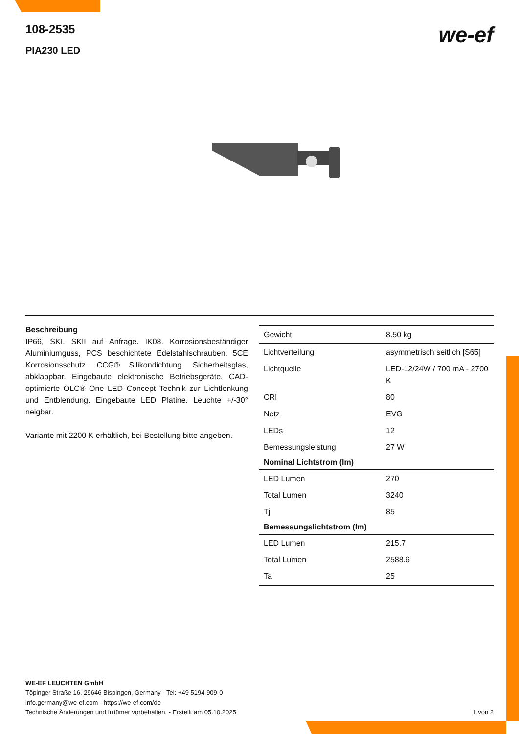108-2535
PIA230 LED
we-ef
Beschreibung
IP66, SKI. SKII auf Anfrage. IK08. Korrosionsbeständiger Aluminiumguss, PCS beschichtete Edelstahlschrauben. 5CE Korrosionsschutz. CCG® Silikondichtung. Sicherheitsglas, abklappbar. Eingebaute elektronische Betriebsgeräte. CAD-optimierte OLC® One LED Concept Technik zur Lichtlenkung und Entblendung. Eingebaute LED Platine. Leuchte +/-30° neigbar.
Variante mit 2200 K erhältlich, bei Bestellung bitte angeben.
| Gewicht | 8.50 kg |
| Lichtverteilung | asymmetrisch seitlich [S65] |
| Lichtquelle | LED-12/24W / 700 mA - 2700 K |
| CRI | 80 |
| Netz | EVG |
| LEDs | 12 |
| Bemessungsleistung | 27 W |
| Nominal Lichtstrom (lm) | |
| LED Lumen | 270 |
| Total Lumen | 3240 |
| Tj | 85 |
| Bemessungslichtstrom (lm) | |
| LED Lumen | 215.7 |
| Total Lumen | 2588.6 |
| Ta | 25 |
WE-EF LEUCHTEN GmbH
Töpinger Straße 16, 29646 Bispingen, Germany - Tel: +49 5194 909-0
info.germany@we-ef.com - https://we-ef.com/de
Technische Änderungen und Irrtümer vorbehalten. - Erstellt am 05.10.2025 1 von 2